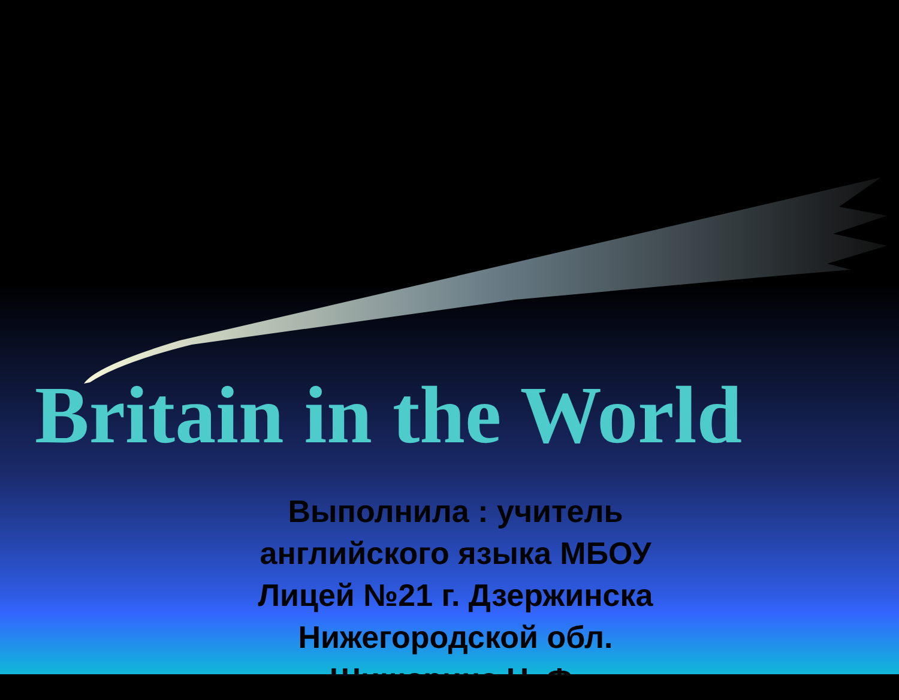Britain in the World
Выполнила : учитель английского языка МБОУ Лицей №21 г. Дзержинска Нижегородской обл. Шишарина Н. Ф.